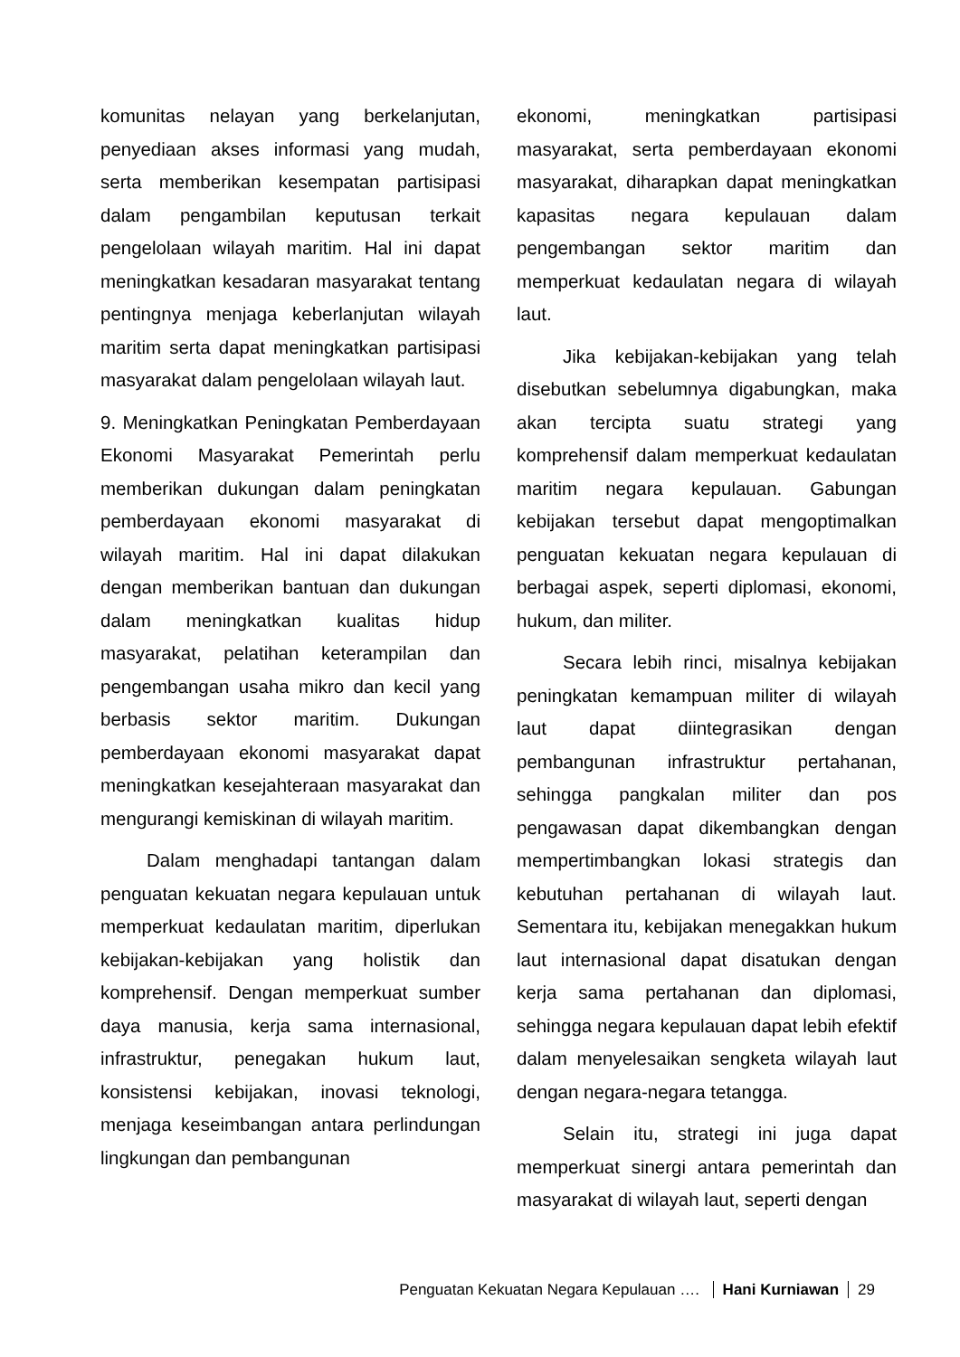komunitas nelayan yang berkelanjutan, penyediaan akses informasi yang mudah, serta memberikan kesempatan partisipasi dalam pengambilan keputusan terkait pengelolaan wilayah maritim. Hal ini dapat meningkatkan kesadaran masyarakat tentang pentingnya menjaga keberlanjutan wilayah maritim serta dapat meningkatkan partisipasi masyarakat dalam pengelolaan wilayah laut.
9. Meningkatkan Peningkatan Pemberdayaan Ekonomi Masyarakat Pemerintah perlu memberikan dukungan dalam peningkatan pemberdayaan ekonomi masyarakat di wilayah maritim. Hal ini dapat dilakukan dengan memberikan bantuan dan dukungan dalam meningkatkan kualitas hidup masyarakat, pelatihan keterampilan dan pengembangan usaha mikro dan kecil yang berbasis sektor maritim. Dukungan pemberdayaan ekonomi masyarakat dapat meningkatkan kesejahteraan masyarakat dan mengurangi kemiskinan di wilayah maritim.
Dalam menghadapi tantangan dalam penguatan kekuatan negara kepulauan untuk memperkuat kedaulatan maritim, diperlukan kebijakan-kebijakan yang holistik dan komprehensif. Dengan memperkuat sumber daya manusia, kerja sama internasional, infrastruktur, penegakan hukum laut, konsistensi kebijakan, inovasi teknologi, menjaga keseimbangan antara perlindungan lingkungan dan pembangunan
ekonomi, meningkatkan partisipasi masyarakat, serta pemberdayaan ekonomi masyarakat, diharapkan dapat meningkatkan kapasitas negara kepulauan dalam pengembangan sektor maritim dan memperkuat kedaulatan negara di wilayah laut.
Jika kebijakan-kebijakan yang telah disebutkan sebelumnya digabungkan, maka akan tercipta suatu strategi yang komprehensif dalam memperkuat kedaulatan maritim negara kepulauan. Gabungan kebijakan tersebut dapat mengoptimalkan penguatan kekuatan negara kepulauan di berbagai aspek, seperti diplomasi, ekonomi, hukum, dan militer.
Secara lebih rinci, misalnya kebijakan peningkatan kemampuan militer di wilayah laut dapat diintegrasikan dengan pembangunan infrastruktur pertahanan, sehingga pangkalan militer dan pos pengawasan dapat dikembangkan dengan mempertimbangkan lokasi strategis dan kebutuhan pertahanan di wilayah laut. Sementara itu, kebijakan menegakkan hukum laut internasional dapat disatukan dengan kerja sama pertahanan dan diplomasi, sehingga negara kepulauan dapat lebih efektif dalam menyelesaikan sengketa wilayah laut dengan negara-negara tetangga.
Selain itu, strategi ini juga dapat memperkuat sinergi antara pemerintah dan masyarakat di wilayah laut, seperti dengan
Penguatan Kekuatan Negara Kepulauan …. Hani Kurniawan 29